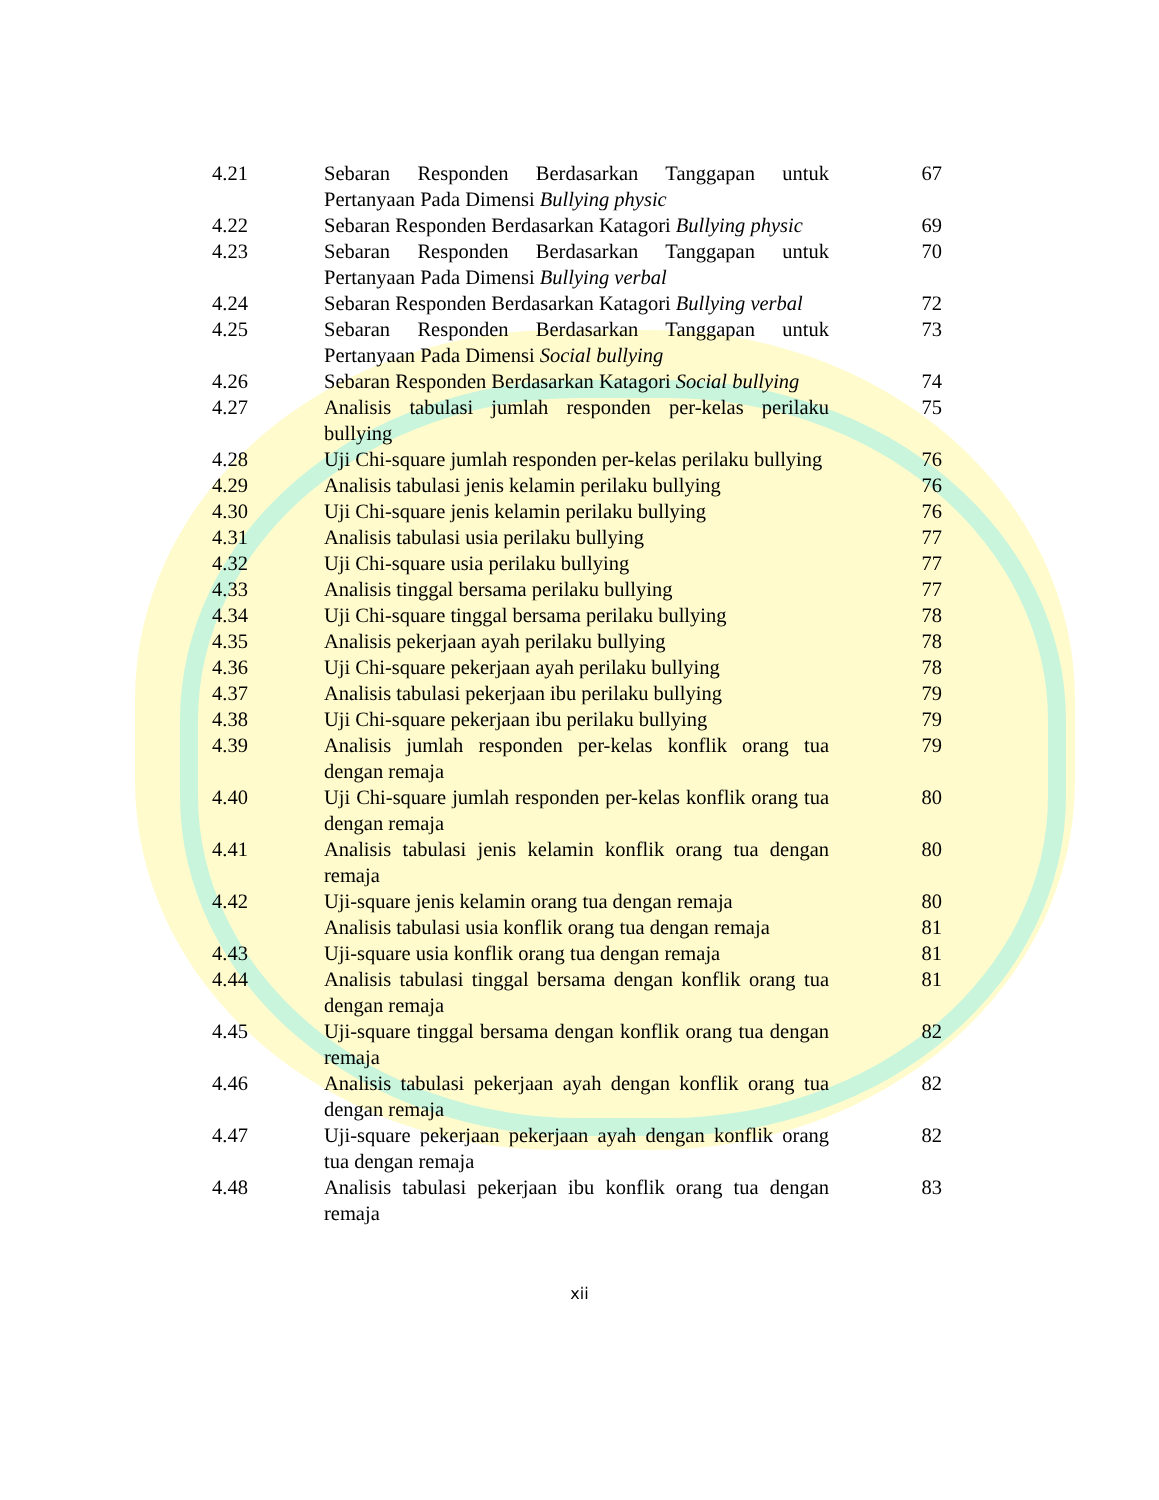| 4.21 | Sebaran Responden Berdasarkan Tanggapan untuk Pertanyaan Pada Dimensi Bullying physic | 67 |
| 4.22 | Sebaran Responden Berdasarkan Katagori Bullying physic | 69 |
| 4.23 | Sebaran Responden Berdasarkan Tanggapan untuk Pertanyaan Pada Dimensi Bullying verbal | 70 |
| 4.24 | Sebaran Responden Berdasarkan Katagori Bullying verbal | 72 |
| 4.25 | Sebaran Responden Berdasarkan Tanggapan untuk Pertanyaan Pada Dimensi Social bullying | 73 |
| 4.26 | Sebaran Responden Berdasarkan Katagori Social bullying | 74 |
| 4.27 | Analisis tabulasi jumlah responden per-kelas perilaku bullying | 75 |
| 4.28 | Uji Chi-square jumlah responden per-kelas perilaku bullying | 76 |
| 4.29 | Analisis tabulasi jenis kelamin perilaku bullying | 76 |
| 4.30 | Uji Chi-square jenis kelamin perilaku bullying | 76 |
| 4.31 | Analisis tabulasi usia perilaku bullying | 77 |
| 4.32 | Uji Chi-square usia perilaku bullying | 77 |
| 4.33 | Analisis tinggal bersama perilaku bullying | 77 |
| 4.34 | Uji Chi-square tinggal bersama perilaku bullying | 78 |
| 4.35 | Analisis pekerjaan ayah perilaku bullying | 78 |
| 4.36 | Uji Chi-square pekerjaan ayah perilaku bullying | 78 |
| 4.37 | Analisis tabulasi pekerjaan ibu perilaku bullying | 79 |
| 4.38 | Uji Chi-square pekerjaan ibu perilaku bullying | 79 |
| 4.39 | Analisis jumlah responden per-kelas konflik orang tua dengan remaja | 79 |
| 4.40 | Uji Chi-square jumlah responden per-kelas konflik orang tua dengan remaja | 80 |
| 4.41 | Analisis tabulasi jenis kelamin konflik orang tua dengan remaja | 80 |
| 4.42 | Uji-square jenis kelamin orang tua dengan remaja | 80 |
| | Analisis tabulasi usia konflik orang tua dengan remaja | 81 |
| 4.43 | Uji-square usia konflik orang tua dengan remaja | 81 |
| 4.44 | Analisis tabulasi tinggal bersama dengan konflik orang tua dengan remaja | 81 |
| 4.45 | Uji-square tinggal bersama dengan konflik orang tua dengan remaja | 82 |
| 4.46 | Analisis tabulasi pekerjaan ayah dengan konflik orang tua dengan remaja | 82 |
| 4.47 | Uji-square pekerjaan pekerjaan ayah dengan konflik orang tua dengan remaja | 82 |
| 4.48 | Analisis tabulasi pekerjaan ibu konflik orang tua dengan remaja | 83 |
xii